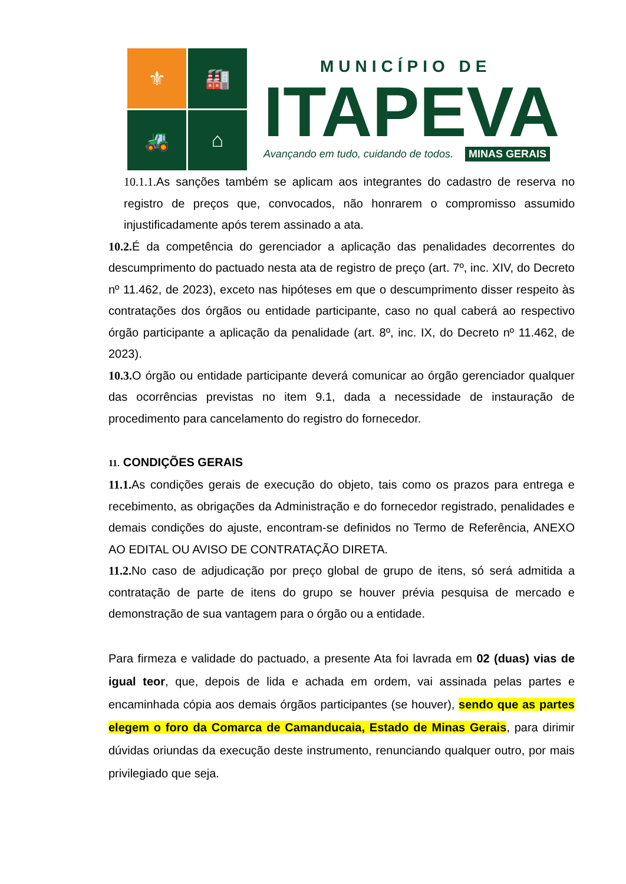⚜
🏭
🚜
⌂
MUNICÍPIO DE
ITAPEVA
Avançando em tudo, cuidando de todos. MINAS GERAIS
10.1.1. As sanções também se aplicam aos integrantes do cadastro de reserva no registro de preços que, convocados, não honrarem o compromisso assumido injustificadamente após terem assinado a ata.
10.2. É da competência do gerenciador a aplicação das penalidades decorrentes do descumprimento do pactuado nesta ata de registro de preço (art. 7º, inc. XIV, do Decreto nº 11.462, de 2023), exceto nas hipóteses em que o descumprimento disser respeito às contratações dos órgãos ou entidade participante, caso no qual caberá ao respectivo órgão participante a aplicação da penalidade (art. 8º, inc. IX, do Decreto nº 11.462, de 2023).
10.3. O órgão ou entidade participante deverá comunicar ao órgão gerenciador qualquer das ocorrências previstas no item 9.1, dada a necessidade de instauração de procedimento para cancelamento do registro do fornecedor.
11. CONDIÇÕES GERAIS
11.1. As condições gerais de execução do objeto, tais como os prazos para entrega e recebimento, as obrigações da Administração e do fornecedor registrado, penalidades e demais condições do ajuste, encontram-se definidos no Termo de Referência, ANEXO AO EDITAL OU AVISO DE CONTRATAÇÃO DIRETA.
11.2. No caso de adjudicação por preço global de grupo de itens, só será admitida a contratação de parte de itens do grupo se houver prévia pesquisa de mercado e demonstração de sua vantagem para o órgão ou a entidade.
Para firmeza e validade do pactuado, a presente Ata foi lavrada em 02 (duas) vias de igual teor, que, depois de lida e achada em ordem, vai assinada pelas partes e encaminhada cópia aos demais órgãos participantes (se houver), sendo que as partes elegem o foro da Comarca de Camanducaia, Estado de Minas Gerais, para dirimir dúvidas oriundas da execução deste instrumento, renunciando qualquer outro, por mais privilegiado que seja.